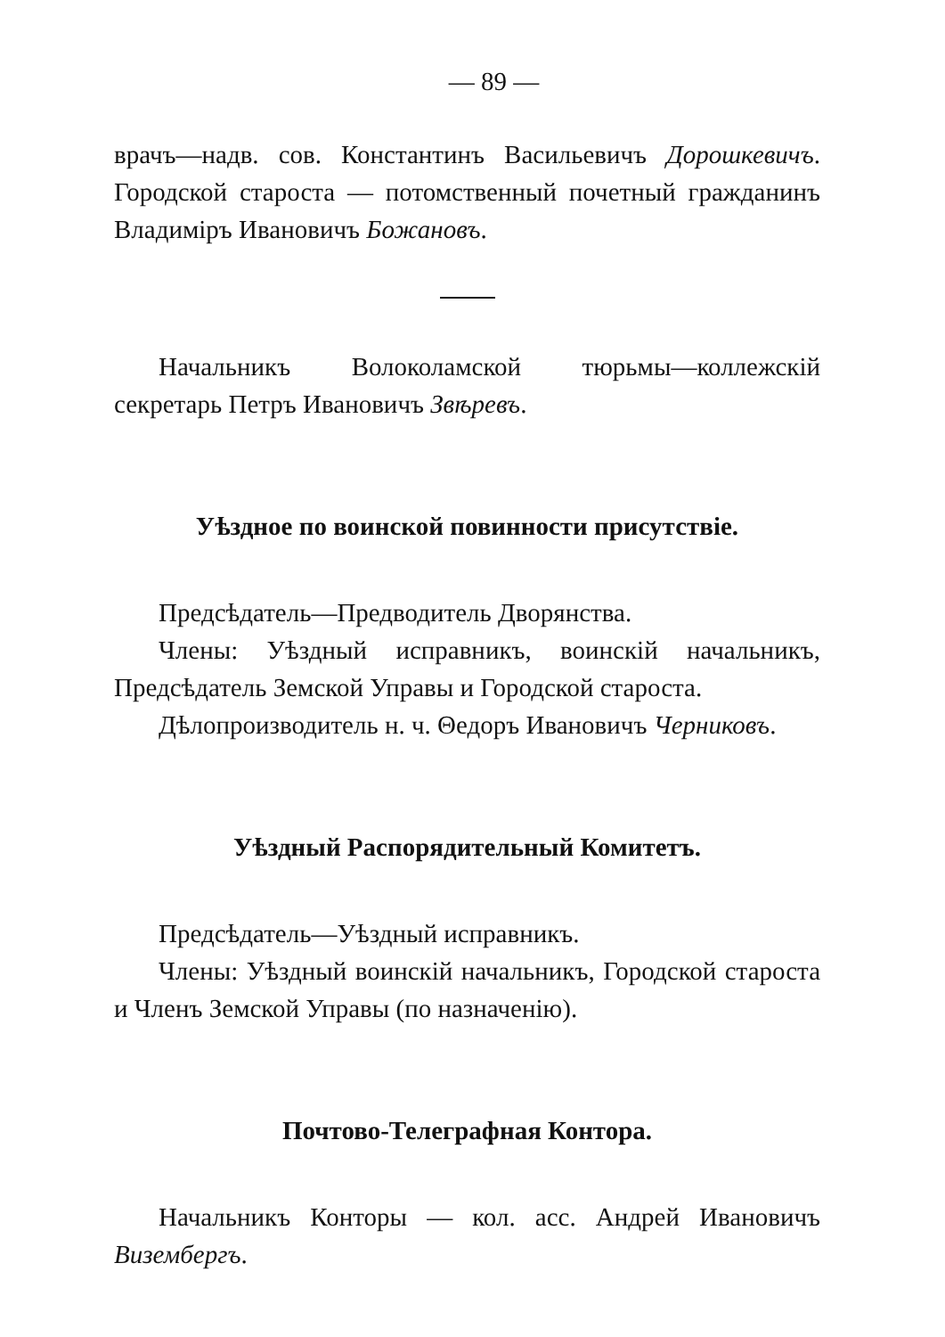— 89 —
врачъ—надв. сов. Константинъ Васильевичъ Дорошкевичъ. Городской староста — потомственный почетный гражданинъ Владиміръ Ивановичъ Божановъ.
Начальникъ Волоколамской тюрьмы—коллежскій секретарь Петръ Ивановичъ Звѣревъ.
Уѣздное по воинской повинности присутствіе.
Предсѣдатель—Предводитель Дворянства.
Члены: Уѣздный исправникъ, воинскій начальникъ, Предсѣдатель Земской Управы и Городской староста.
Дѣлопроизводитель н. ч. Θедоръ Ивановичъ Черниковъ.
Уѣздный Распорядительный Комитетъ.
Предсѣдатель—Уѣздный исправникъ.
Члены: Уѣздный воинскій начальникъ, Городской староста и Членъ Земской Управы (по назначенію).
Почтово-Телеграфная Контора.
Начальникъ Конторы — кол. асс. Андрей Ивановичъ Визембергъ.